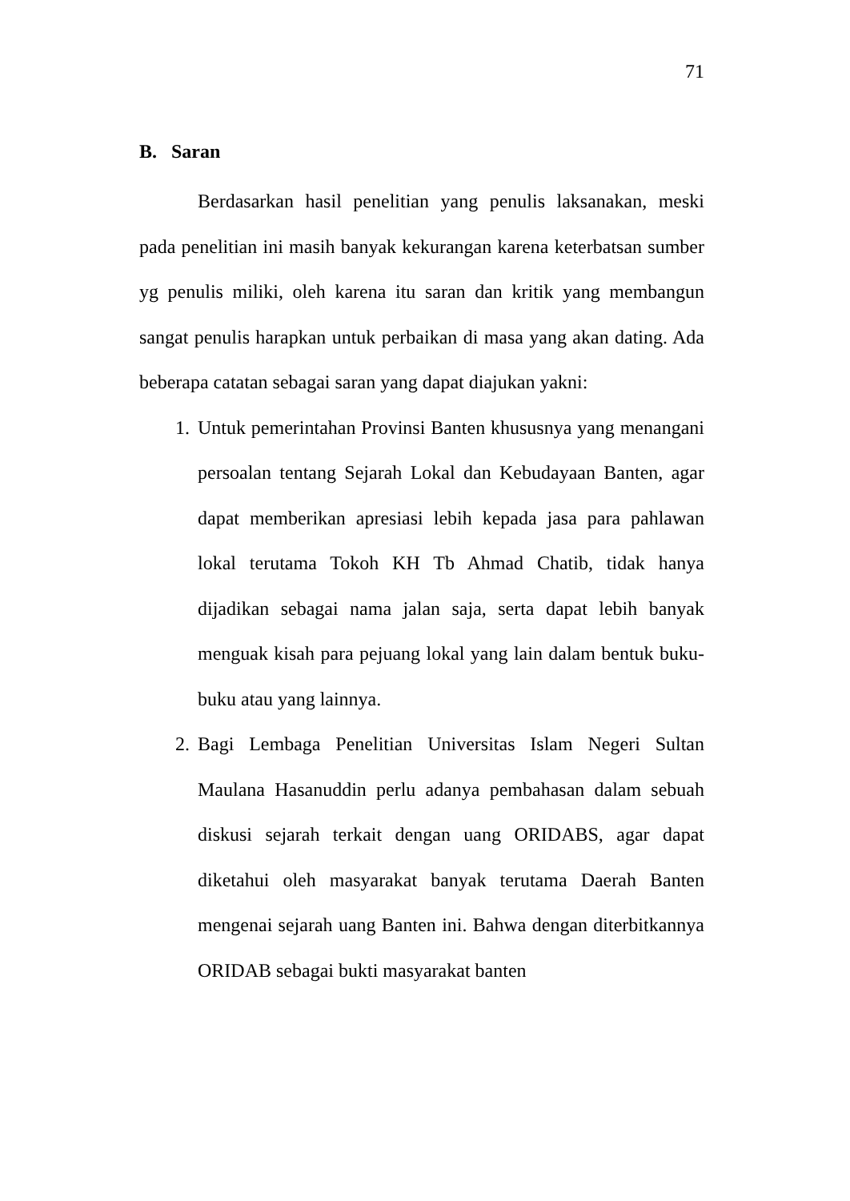71
B. Saran
Berdasarkan hasil penelitian yang penulis laksanakan, meski pada penelitian ini masih banyak kekurangan karena keterbatsan sumber yg penulis miliki, oleh karena itu saran dan kritik yang membangun sangat penulis harapkan untuk perbaikan di masa yang akan dating. Ada beberapa catatan sebagai saran yang dapat diajukan yakni:
1. Untuk pemerintahan Provinsi Banten khususnya yang menangani persoalan tentang Sejarah Lokal dan Kebudayaan Banten, agar dapat memberikan apresiasi lebih kepada jasa para pahlawan lokal terutama Tokoh KH Tb Ahmad Chatib, tidak hanya dijadikan sebagai nama jalan saja, serta dapat lebih banyak menguak kisah para pejuang lokal yang lain dalam bentuk buku-buku atau yang lainnya.
2. Bagi Lembaga Penelitian Universitas Islam Negeri Sultan Maulana Hasanuddin perlu adanya pembahasan dalam sebuah diskusi sejarah terkait dengan uang ORIDABS, agar dapat diketahui oleh masyarakat banyak terutama Daerah Banten mengenai sejarah uang Banten ini. Bahwa dengan diterbitkannya ORIDAB sebagai bukti masyarakat banten